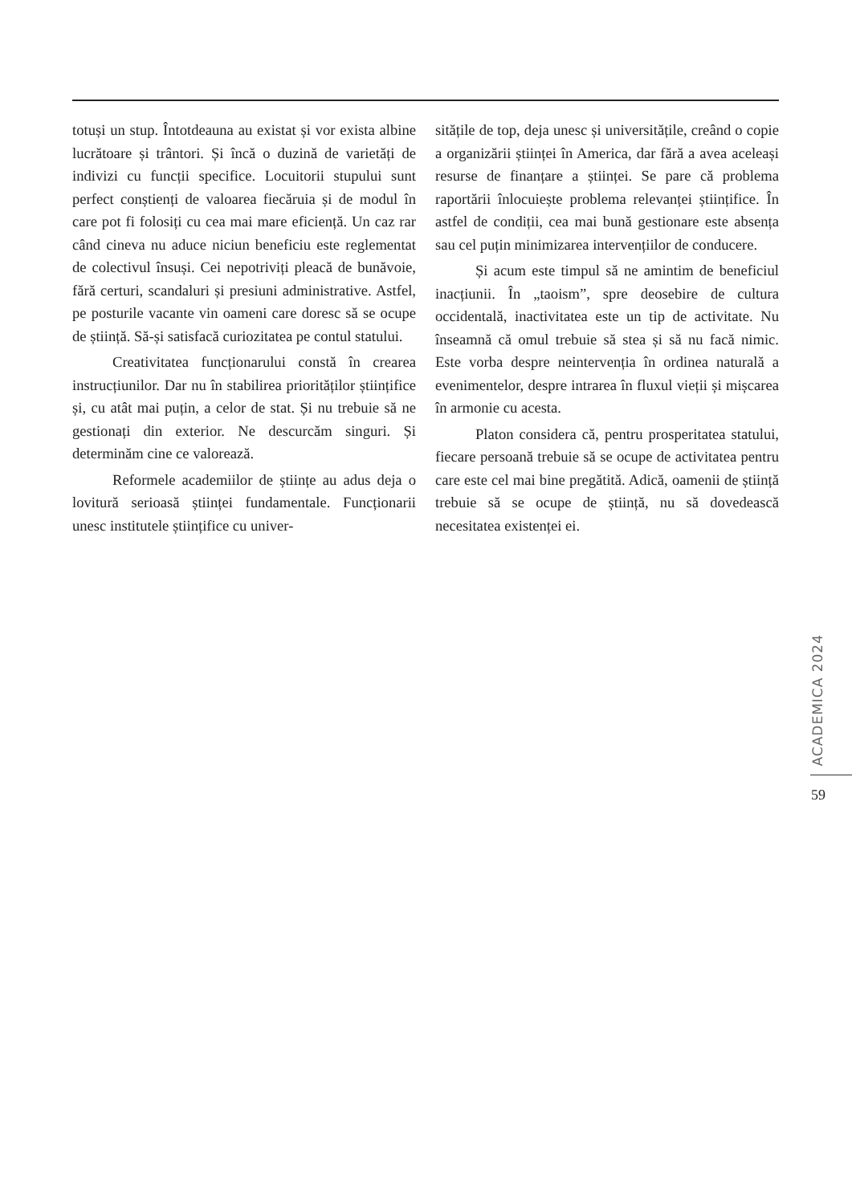totuși un stup. Întotdeauna au existat și vor exista albine lucrătoare și trântori. Și încă o duzină de varietăți de indivizi cu funcții specifice. Locuitorii stupului sunt perfect conștienți de valoarea fiecăruia și de modul în care pot fi folosiți cu cea mai mare eficiență. Un caz rar când cineva nu aduce niciun beneficiu este reglementat de colectivul însuși. Cei nepotriviți pleacă de bunăvoie, fără certuri, scandaluri și presiuni administrative. Astfel, pe posturile vacante vin oameni care doresc să se ocupe de știință. Să-și satisfacă curiozitatea pe contul statului.
Creativitatea funcționarului constă în crearea instrucțiunilor. Dar nu în stabilirea priorităților științifice și, cu atât mai puțin, a celor de stat. Și nu trebuie să ne gestionați din exterior. Ne descurcăm singuri. Și determinăm cine ce valorează.
Reformele academiilor de științe au adus deja o lovitură serioasă științei fundamentale. Funcționarii unesc institutele științifice cu univer-
sitățile de top, deja unesc și universitățile, creând o copie a organizării științei în America, dar fără a avea aceleași resurse de finanțare a științei. Se pare că problema raportării înlocuiește problema relevanței științifice. În astfel de condiții, cea mai bună gestionare este absența sau cel puțin minimizarea intervențiilor de conducere.
Și acum este timpul să ne amintim de beneficiul inacțiunii. În „taoism”, spre deosebire de cultura occidentală, inactivitatea este un tip de activitate. Nu înseamnă că omul trebuie să stea și să nu facă nimic. Este vorba despre neintervenția în ordinea naturală a evenimentelor, despre intrarea în fluxul vieții și mișcarea în armonie cu acesta.
Platon considera că, pentru prosperitatea statului, fiecare persoană trebuie să se ocupe de activitatea pentru care este cel mai bine pregătită. Adică, oamenii de știință trebuie să se ocupe de știință, nu să dovedească necesitatea existenței ei.
ACADEMICA 2024
59